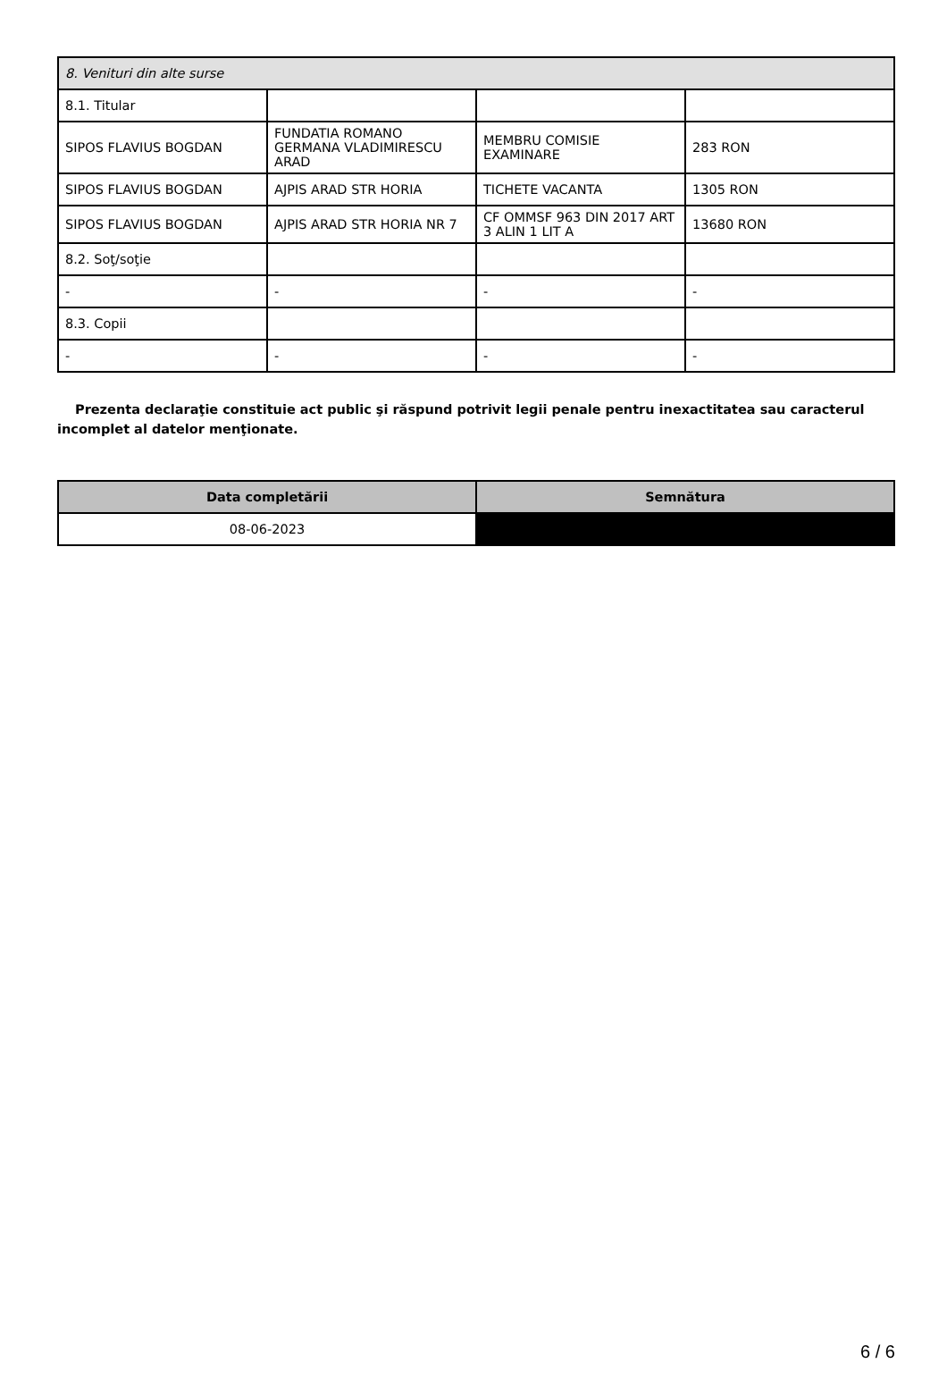| 8. Venituri din alte surse | | | |
| 8.1. Titular | | | |
| SIPOS FLAVIUS BOGDAN | FUNDATIA ROMANO GERMANA VLADIMIRESCU ARAD | MEMBRU COMISIE EXAMINARE | 283 RON |
| SIPOS FLAVIUS BOGDAN | AJPIS ARAD STR HORIA | TICHETE VACANTA | 1305 RON |
| SIPOS FLAVIUS BOGDAN | AJPIS ARAD STR HORIA NR 7 | CF OMMSF 963 DIN 2017 ART 3 ALIN 1 LIT A | 13680 RON |
| 8.2. Soţ/soţie | | | |
| - | - | - | - |
| 8.3. Copii | | | |
| - | - | - | - |
Prezenta declaraţie constituie act public şi răspund potrivit legii penale pentru inexactitatea sau caracterul incomplet al datelor menţionate.
| Data completării | Semnătura |
| --- | --- |
| 08-06-2023 | |
6 / 6